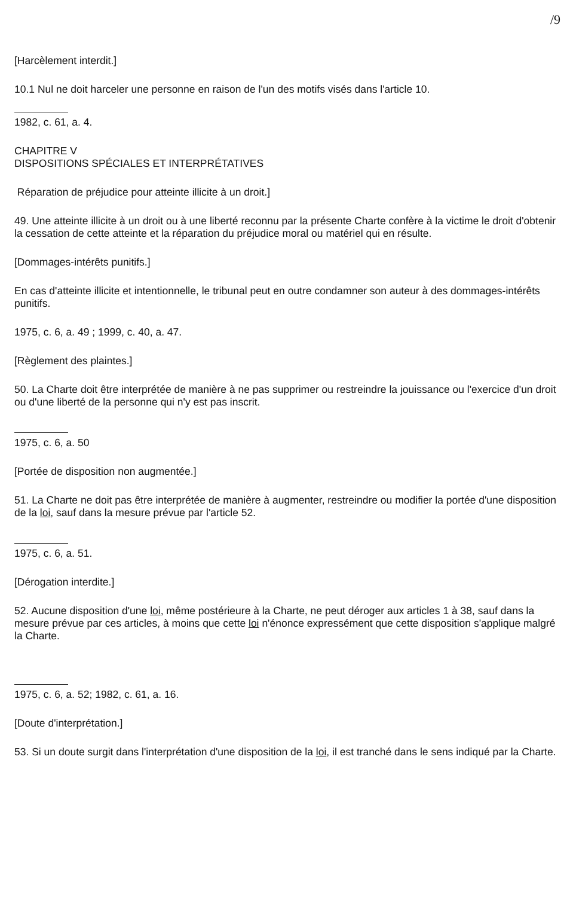/9
[Harcèlement interdit.]
10.1 Nul ne doit harceler une personne en raison de l'un des motifs visés dans l'article 10.
1982, c. 61, a. 4.
CHAPITRE V
DISPOSITIONS SPÉCIALES ET INTERPRÉTATIVES
Réparation de préjudice pour atteinte illicite à un droit.]
49. Une atteinte illicite à un droit ou à une liberté reconnu par la présente Charte confère à la victime le droit d'obtenir la cessation de cette atteinte et la réparation du préjudice moral ou matériel qui en résulte.
[Dommages-intérêts punitifs.]
En cas d'atteinte illicite et intentionnelle, le tribunal peut en outre condamner son auteur à des dommages-intérêts punitifs.
1975, c. 6, a. 49 ; 1999, c. 40, a. 47.
[Règlement des plaintes.]
50. La Charte doit être interprétée de manière à ne pas supprimer ou restreindre la jouissance ou l'exercice d'un droit ou d'une liberté de la personne qui n'y est pas inscrit.
1975, c. 6, a. 50
[Portée de disposition non augmentée.]
51. La Charte ne doit pas être interprétée de manière à augmenter, restreindre ou modifier la portée d'une disposition de la loi, sauf dans la mesure prévue par l'article 52.
1975, c. 6, a. 51.
[Dérogation interdite.]
52. Aucune disposition d'une loi, même postérieure à la Charte, ne peut déroger aux articles 1 à 38, sauf dans la mesure prévue par ces articles, à moins que cette loi n'énonce expressément que cette disposition s'applique malgré la Charte.
1975, c. 6, a. 52; 1982, c. 61, a. 16.
[Doute d'interprétation.]
53. Si un doute surgit dans l'interprétation d'une disposition de la loi, il est tranché dans le sens indiqué par la Charte.